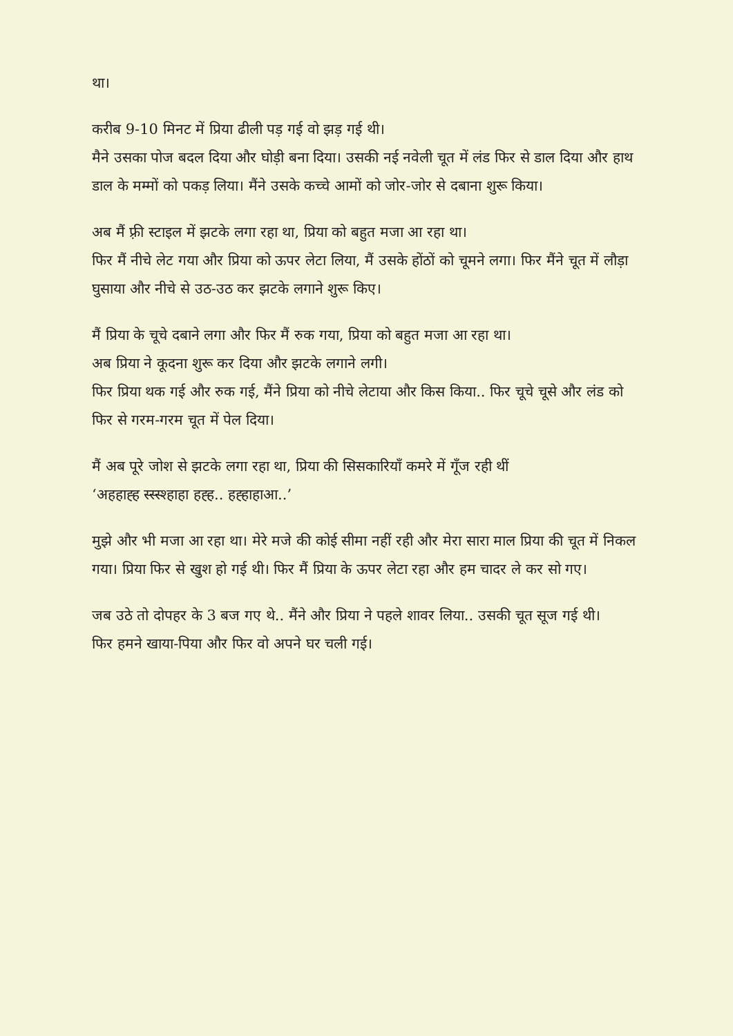था।
करीब 9-10 मिनट में प्रिया ढीली पड़ गई वो झड़ गई थी।
मैने उसका पोज बदल दिया और घोड़ी बना दिया। उसकी नई नवेली चूत में लंड फिर से डाल दिया और हाथ डाल के मम्मों को पकड़ लिया। मैंने उसके कच्चे आमों को जोर-जोर से दबाना शुरू किया।
अब मैं फ़्री स्टाइल में झटके लगा रहा था, प्रिया को बहुत मजा आ रहा था।
फिर मैं नीचे लेट गया और प्रिया को ऊपर लेटा लिया, मैं उसके होंठों को चूमने लगा। फिर मैंने चूत में लौड़ा घुसाया और नीचे से उठ-उठ कर झटके लगाने शुरू किए।
मैं प्रिया के चूचे दबाने लगा और फिर मैं रुक गया, प्रिया को बहुत मजा आ रहा था।
अब प्रिया ने कूदना शुरू कर दिया और झटके लगाने लगी।
फिर प्रिया थक गई और रुक गई, मैंने प्रिया को नीचे लेटाया और किस किया.. फिर चूचे चूसे और लंड को फिर से गरम-गरम चूत में पेल दिया।
मैं अब पूरे जोश से झटके लगा रहा था, प्रिया की सिसकारियाँ कमरे में गूँज रही थीं
‘अहहाह्ह स्स्स्श्हाहा हह्ह.. हह्हाहाआ..’
मुझे और भी मजा आ रहा था। मेरे मजे की कोई सीमा नहीं रही और मेरा सारा माल प्रिया की चूत में निकल गया। प्रिया फिर से खुश हो गई थी। फिर मैं प्रिया के ऊपर लेटा रहा और हम चादर ले कर सो गए।
जब उठे तो दोपहर के 3 बज गए थे.. मैंने और प्रिया ने पहले शावर लिया.. उसकी चूत सूज गई थी।
फिर हमने खाया-पिया और फिर वो अपने घर चली गई।